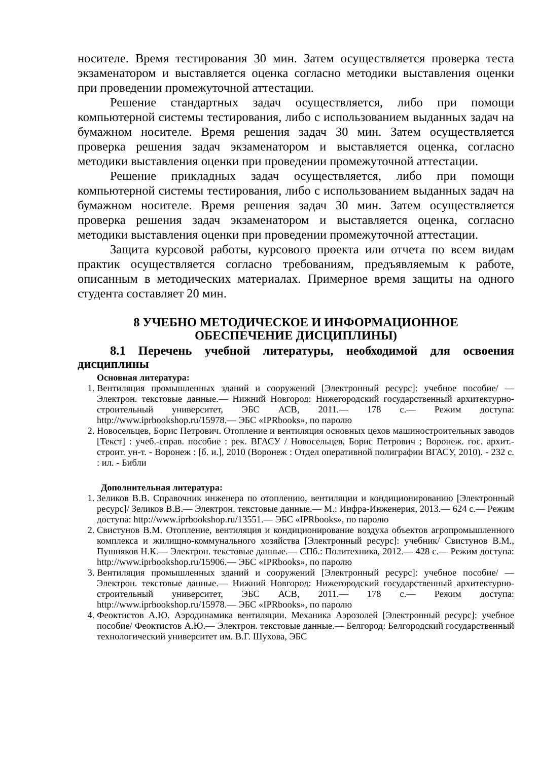носителе. Время тестирования 30 мин. Затем осуществляется проверка теста экзаменатором и выставляется оценка согласно методики выставления оценки при проведении промежуточной аттестации.
Решение стандартных задач осуществляется, либо при помощи компьютерной системы тестирования, либо с использованием выданных задач на бумажном носителе. Время решения задач 30 мин. Затем осуществляется проверка решения задач экзаменатором и выставляется оценка, согласно методики выставления оценки при проведении промежуточной аттестации.
Решение прикладных задач осуществляется, либо при помощи компьютерной системы тестирования, либо с использованием выданных задач на бумажном носителе. Время решения задач 30 мин. Затем осуществляется проверка решения задач экзаменатором и выставляется оценка, согласно методики выставления оценки при проведении промежуточной аттестации.
Защита курсовой работы, курсового проекта или отчета по всем видам практик осуществляется согласно требованиям, предъявляемым к работе, описанным в методических материалах. Примерное время защиты на одного студента составляет 20 мин.
8 УЧЕБНО МЕТОДИЧЕСКОЕ И ИНФОРМАЦИОННОЕ
ОБЕСПЕЧЕНИЕ ДИСЦИПЛИНЫ)
8.1 Перечень учебной литературы, необходимой для освоения дисциплины
Основная литература:
1. Вентиляция промышленных зданий и сооружений [Электронный ресурс]: учебное пособие/ — Электрон. текстовые данные.— Нижний Новгород: Нижегородский государственный архитектурно-строительный университет, ЭБС АСВ, 2011.— 178 c.— Режим доступа: http://www.iprbookshop.ru/15978.— ЭБС «IPRbooks», по паролю
2. Новосельцев, Борис Петрович. Отопление и вентиляция основных цехов машиностроительных заводов [Текст] : учеб.-справ. пособие : рек. ВГАСУ / Новосельцев, Борис Петрович ; Воронеж. гос. архит.-строит. ун-т. - Воронеж : [б. и.], 2010 (Воронеж : Отдел оперативной полиграфии ВГАСУ, 2010). - 232 с. : ил. - Библи
Дополнительная литература:
1. Зеликов В.В. Справочник инженера по отоплению, вентиляции и кондиционированию [Электронный ресурс]/ Зеликов В.В.— Электрон. текстовые данные.— М.: Инфра-Инженерия, 2013.— 624 c.— Режим доступа: http://www.iprbookshop.ru/13551.— ЭБС «IPRbooks», по паролю
2. Свистунов В.М. Отопление, вентиляция и кондиционирование воздуха объектов агропромышленного комплекса и жилищно-коммунального хозяйства [Электронный ресурс]: учебник/ Свистунов В.М., Пушняков Н.К.— Электрон. текстовые данные.— СПб.: Политехника, 2012.— 428 c.— Режим доступа: http://www.iprbookshop.ru/15906.— ЭБС «IPRbooks», по паролю
3. Вентиляция промышленных зданий и сооружений [Электронный ресурс]: учебное пособие/ — Электрон. текстовые данные.— Нижний Новгород: Нижегородский государственный архитектурно-строительный университет, ЭБС АСВ, 2011.— 178 c.— Режим доступа: http://www.iprbookshop.ru/15978.— ЭБС «IPRbooks», по паролю
4. Феоктистов А.Ю. Аэродинамика вентиляции. Механика Аэрозолей [Электронный ресурс]: учебное пособие/ Феоктистов А.Ю.— Электрон. текстовые данные.— Белгород: Белгородский государственный технологический университет им. В.Г. Шухова, ЭБС